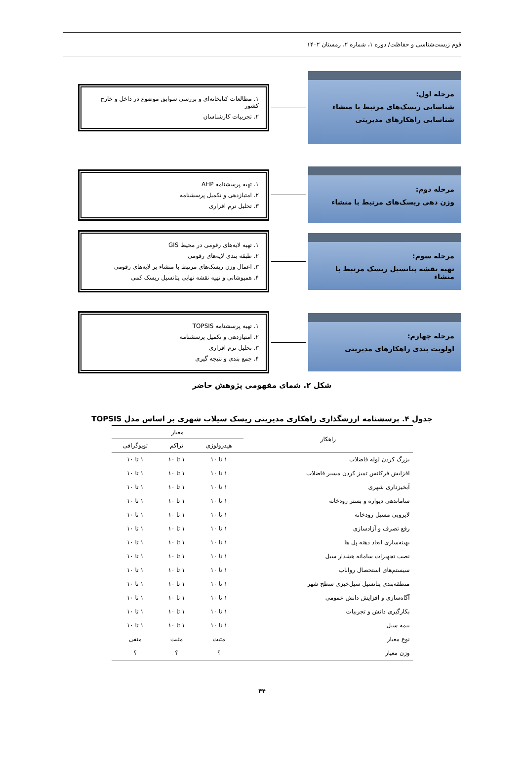قوم زیست‌شناسی و حفاظت/ دوره ۱، شماره ۲، زمستان ۱۴۰۲
مرحله اول:
شناسایی ریسک‌های مرتبط با منشاء
شناسایی راهکارهای مدیریتی
۱. مطالعات کتابخانه‌ای و بررسی سوابق موضوع در داخل و خارج کشور
۲. تجربیات کارشناسان
مرحله دوم:
وزن دهی ریسک‌های مرتبط با منشاء
۱. تهیه پرسشنامه AHP
۲. امتیازدهی و تکمیل پرسشنامه
۳. تحلیل نرم افزاری
مرحله سوم:
تهیه نقشه پتانسیل ریسک مرتبط با منشاء
۱. تهیه لایه‌های رقومی در محیط GIS
۲. طبقه بندی لایه‌های رقومی
۳. اعمال وزن ریسک‌های مرتبط با منشاء بر لایه‌های رقومی
۴. همپوشانی و تهیه نقشه نهایی پتانسیل ریسک کمی
مرحله چهارم:
اولویت بندی راهکارهای مدیریتی
۱. تهیه پرسشنامه TOPSIS
۲. امتیازدهی و تکمیل پرسشنامه
۳. تحلیل نرم افزاری
۴. جمع بندی و نتیجه گیری
شکل ۲. شمای مفهومی پژوهش حاضر
جدول ۴. پرسشنامه ارزشگذاری راهکاری مدیریتی ریسک سیلاب شهری بر اساس مدل TOPSIS
| راهکار | معیار | | |
| --- | --- | --- | --- |
| | هیدرولوژی | تراکم | توپوگرافی |
| بزرگ کردن لوله فاضلاب | ۱ تا ۱۰ | ۱ تا ۱۰ | ۱ تا ۱۰ |
| افزایش فرکانس تمیز کردن مسیر فاضلاب | ۱ تا ۱۰ | ۱ تا ۱۰ | ۱ تا ۱۰ |
| آبخیزداری شهری | ۱ تا ۱۰ | ۱ تا ۱۰ | ۱ تا ۱۰ |
| ساماندهی دیواره و بستر رودخانه | ۱ تا ۱۰ | ۱ تا ۱۰ | ۱ تا ۱۰ |
| لایروبی مسیل رودخانه | ۱ تا ۱۰ | ۱ تا ۱۰ | ۱ تا ۱۰ |
| رفع تصرف و آزادسازی | ۱ تا ۱۰ | ۱ تا ۱۰ | ۱ تا ۱۰ |
| بهینه‌سازی ابعاد دهنه پل ها | ۱ تا ۱۰ | ۱ تا ۱۰ | ۱ تا ۱۰ |
| نصب تجهیزات سامانه هشدار سیل | ۱ تا ۱۰ | ۱ تا ۱۰ | ۱ تا ۱۰ |
| سیستم‌های استحصال رواناب | ۱ تا ۱۰ | ۱ تا ۱۰ | ۱ تا ۱۰ |
| منطقه‌بندی پتانسیل سیل‌خیزی سطح شهر | ۱ تا ۱۰ | ۱ تا ۱۰ | ۱ تا ۱۰ |
| آگاه‌سازی و افزایش دانش عمومی | ۱ تا ۱۰ | ۱ تا ۱۰ | ۱ تا ۱۰ |
| بکارگیری دانش و تجربیات | ۱ تا ۱۰ | ۱ تا ۱۰ | ۱ تا ۱۰ |
| بیمه سیل | ۱ تا ۱۰ | ۱ تا ۱۰ | ۱ تا ۱۰ |
| نوع معیار | مثبت | مثبت | منفی |
| وزن معیار | ؟ | ؟ | ؟ |
۴۴